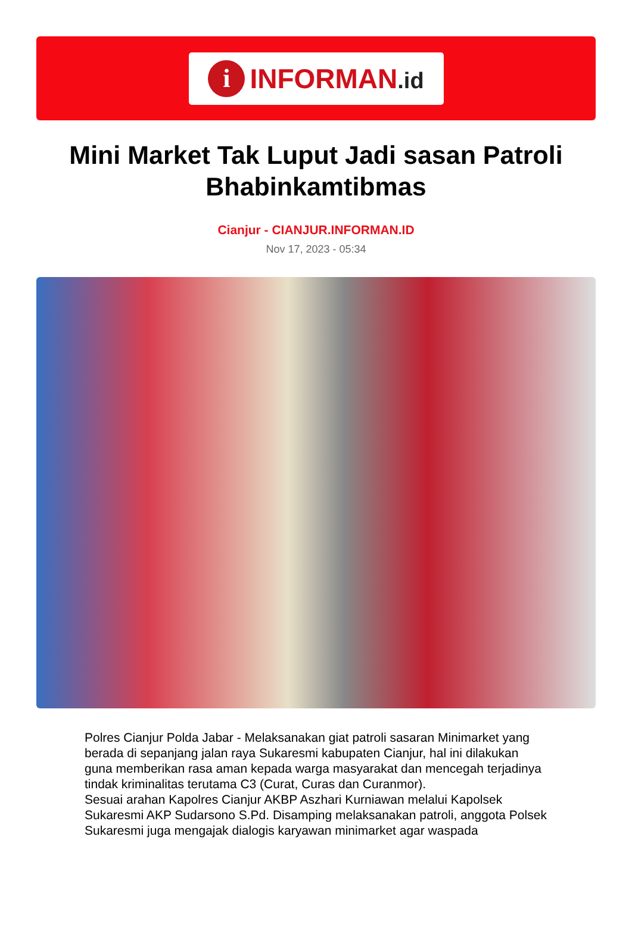i
INFORMAN.id
Mini Market Tak Luput Jadi sasan Patroli Bhabinkamtibmas
Cianjur - CIANJUR.INFORMAN.ID
Nov 17, 2023 - 05:34
Polres Cianjur Polda Jabar - Melaksanakan giat patroli sasaran Minimarket yang berada di sepanjang jalan raya Sukaresmi kabupaten Cianjur, hal ini dilakukan guna memberikan rasa aman kepada warga masyarakat dan mencegah terjadinya tindak kriminalitas terutama C3 (Curat, Curas dan Curanmor).
Sesuai arahan Kapolres Cianjur AKBP Aszhari Kurniawan melalui Kapolsek Sukaresmi AKP Sudarsono S.Pd. Disamping melaksanakan patroli, anggota Polsek Sukaresmi juga mengajak dialogis karyawan minimarket agar waspada